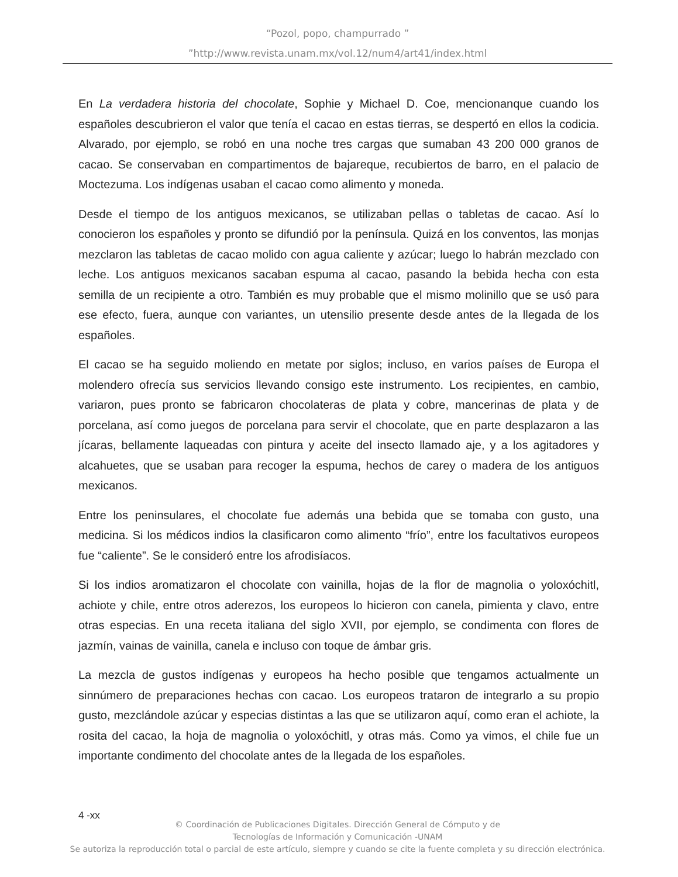“Pozol, popo, champurrado ”
”http://www.revista.unam.mx/vol.12/num4/art41/index.html
En La verdadera historia del chocolate, Sophie y Michael D. Coe, mencionanque cuando los españoles descubrieron el valor que tenía el cacao en estas tierras, se despertó en ellos la codicia. Alvarado, por ejemplo, se robó en una noche tres cargas que sumaban 43 200 000 granos de cacao. Se conservaban en compartimentos de bajareque, recubiertos de barro, en el palacio de Moctezuma. Los indígenas usaban el cacao como alimento y moneda.
Desde el tiempo de los antiguos mexicanos, se utilizaban pellas o tabletas de cacao. Así lo conocieron los españoles y pronto se difundió por la península. Quizá en los conventos, las monjas mezclaron las tabletas de cacao molido con agua caliente y azúcar; luego lo habrán mezclado con leche. Los antiguos mexicanos sacaban espuma al cacao, pasando la bebida hecha con esta semilla de un recipiente a otro. También es muy probable que el mismo molinillo que se usó para ese efecto, fuera, aunque con variantes, un utensilio presente desde antes de la llegada de los españoles.
El cacao se ha seguido moliendo en metate por siglos; incluso, en varios países de Europa el molendero ofrecía sus servicios llevando consigo este instrumento. Los recipientes, en cambio, variaron, pues pronto se fabricaron chocolateras de plata y cobre, mancerinas de plata y de porcelana, así como juegos de porcelana para servir el chocolate, que en parte desplazaron a las jícaras, bellamente laqueadas con pintura y aceite del insecto llamado aje, y a los agitadores y alcahuetes, que se usaban para recoger la espuma, hechos de carey o madera de los antiguos mexicanos.
Entre los peninsulares, el chocolate fue además una bebida que se tomaba con gusto, una medicina. Si los médicos indios la clasificaron como alimento “frío”, entre los facultativos europeos fue “caliente”. Se le consideró entre los afrodisíacos.
Si los indios aromatizaron el chocolate con vainilla, hojas de la flor de magnolia o yoloxóchitl, achiote y chile, entre otros aderezos, los europeos lo hicieron con canela, pimienta y clavo, entre otras especias. En una receta italiana del siglo XVII, por ejemplo, se condimenta con flores de jazmín, vainas de vainilla, canela e incluso con toque de ámbar gris.
La mezcla de gustos indígenas y europeos ha hecho posible que tengamos actualmente un sinnúmero de preparaciones hechas con cacao. Los europeos trataron de integrarlo a su propio gusto, mezclándole azúcar y especias distintas a las que se utilizaron aquí, como eran el achiote, la rosita del cacao, la hoja de magnolia o yoloxóchitl, y otras más. Como ya vimos, el chile fue un importante condimento del chocolate antes de la llegada de los españoles.
4 -xx
© Coordinación de Publicaciones Digitales. Dirección General de Cómputo y de
Tecnologías de Información y Comunicación -UNAM
Se autoriza la reproducción total o parcial de este artículo, siempre y cuando se cite la fuente completa y su dirección electrónica.